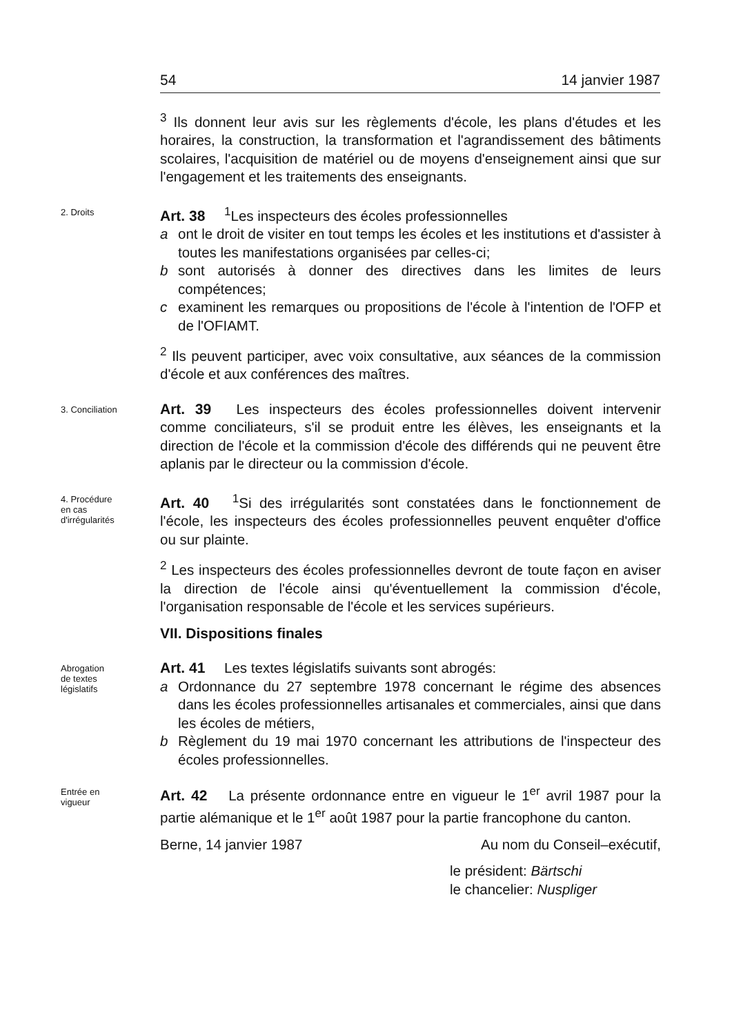54 14 janvier 1987
<sup>3</sup> Ils donnent leur avis sur les règlements d'école, les plans d'études et les horaires, la construction, la transformation et l'agrandissement des bâtiments scolaires, l'acquisition de matériel ou de moyens d'enseignement ainsi que sur l'engagement et les traitements des enseignants.
2. Droits
Art. 38 <sup>1</sup>Les inspecteurs des écoles professionnelles
a ont le droit de visiter en tout temps les écoles et les institutions et d'assister à toutes les manifestations organisées par celles-ci;
b sont autorisés à donner des directives dans les limites de leurs compétences;
c examinent les remarques ou propositions de l'école à l'intention de l'OFP et de l'OFIAMT.
<sup>2</sup> Ils peuvent participer, avec voix consultative, aux séances de la commission d'école et aux conférences des maîtres.
3. Conciliation
Art. 39 Les inspecteurs des écoles professionnelles doivent intervenir comme conciliateurs, s'il se produit entre les élèves, les enseignants et la direction de l'école et la commission d'école des différends qui ne peuvent être aplanis par le directeur ou la commission d'école.
4. Procédure
en cas
d'irrégularités
Art. 40 <sup>1</sup>Si des irrégularités sont constatées dans le fonctionnement de l'école, les inspecteurs des écoles professionnelles peuvent enquêter d'office ou sur plainte.
<sup>2</sup> Les inspecteurs des écoles professionnelles devront de toute façon en aviser la direction de l'école ainsi qu'éventuellement la commission d'école, l'organisation responsable de l'école et les services supérieurs.
VII. Dispositions finales
Abrogation
de textes
législatifs
Art. 41 Les textes législatifs suivants sont abrogés:
a Ordonnance du 27 septembre 1978 concernant le régime des absences dans les écoles professionnelles artisanales et commerciales, ainsi que dans les écoles de métiers,
b Règlement du 19 mai 1970 concernant les attributions de l'inspecteur des écoles professionnelles.
Entrée en
vigueur
Art. 42 La présente ordonnance entre en vigueur le 1<sup>er</sup> avril 1987 pour la partie alémanique et le 1<sup>er</sup> août 1987 pour la partie francophone du canton.
Berne, 14 janvier 1987 Au nom du Conseil–exécutif,
le président: Bärtschi
le chancelier: Nuspliger